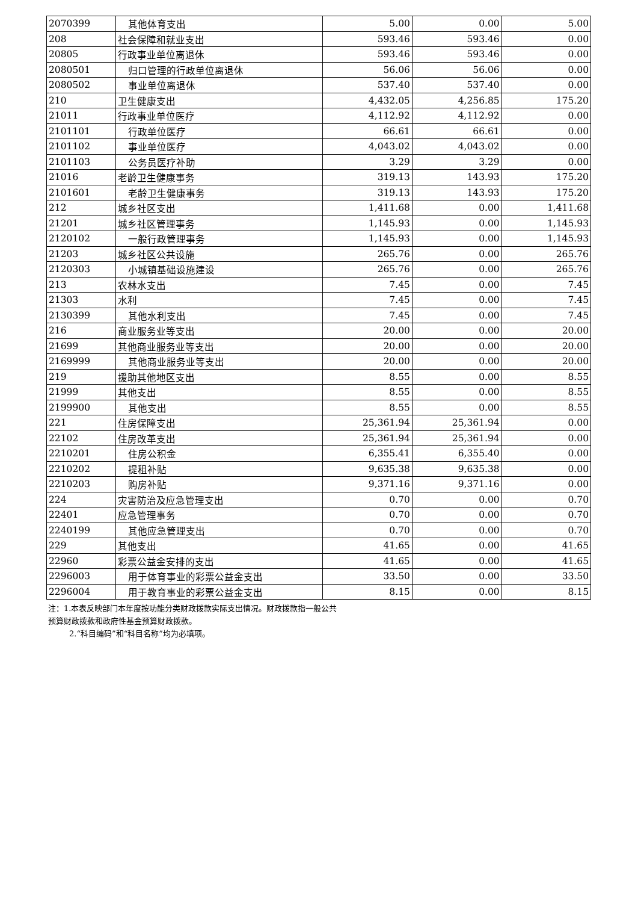| 2070399 | 其他体育支出 | 5.00 | 0.00 | 5.00 |
| 208 | 社会保障和就业支出 | 593.46 | 593.46 | 0.00 |
| 20805 | 行政事业单位离退休 | 593.46 | 593.46 | 0.00 |
| 2080501 | 归口管理的行政单位离退休 | 56.06 | 56.06 | 0.00 |
| 2080502 | 事业单位离退休 | 537.40 | 537.40 | 0.00 |
| 210 | 卫生健康支出 | 4,432.05 | 4,256.85 | 175.20 |
| 21011 | 行政事业单位医疗 | 4,112.92 | 4,112.92 | 0.00 |
| 2101101 | 行政单位医疗 | 66.61 | 66.61 | 0.00 |
| 2101102 | 事业单位医疗 | 4,043.02 | 4,043.02 | 0.00 |
| 2101103 | 公务员医疗补助 | 3.29 | 3.29 | 0.00 |
| 21016 | 老龄卫生健康事务 | 319.13 | 143.93 | 175.20 |
| 2101601 | 老龄卫生健康事务 | 319.13 | 143.93 | 175.20 |
| 212 | 城乡社区支出 | 1,411.68 | 0.00 | 1,411.68 |
| 21201 | 城乡社区管理事务 | 1,145.93 | 0.00 | 1,145.93 |
| 2120102 | 一般行政管理事务 | 1,145.93 | 0.00 | 1,145.93 |
| 21203 | 城乡社区公共设施 | 265.76 | 0.00 | 265.76 |
| 2120303 | 小城镇基础设施建设 | 265.76 | 0.00 | 265.76 |
| 213 | 农林水支出 | 7.45 | 0.00 | 7.45 |
| 21303 | 水利 | 7.45 | 0.00 | 7.45 |
| 2130399 | 其他水利支出 | 7.45 | 0.00 | 7.45 |
| 216 | 商业服务业等支出 | 20.00 | 0.00 | 20.00 |
| 21699 | 其他商业服务业等支出 | 20.00 | 0.00 | 20.00 |
| 2169999 | 其他商业服务业等支出 | 20.00 | 0.00 | 20.00 |
| 219 | 援助其他地区支出 | 8.55 | 0.00 | 8.55 |
| 21999 | 其他支出 | 8.55 | 0.00 | 8.55 |
| 2199900 | 其他支出 | 8.55 | 0.00 | 8.55 |
| 221 | 住房保障支出 | 25,361.94 | 25,361.94 | 0.00 |
| 22102 | 住房改革支出 | 25,361.94 | 25,361.94 | 0.00 |
| 2210201 | 住房公积金 | 6,355.41 | 6,355.40 | 0.00 |
| 2210202 | 提租补贴 | 9,635.38 | 9,635.38 | 0.00 |
| 2210203 | 购房补贴 | 9,371.16 | 9,371.16 | 0.00 |
| 224 | 灾害防治及应急管理支出 | 0.70 | 0.00 | 0.70 |
| 22401 | 应急管理事务 | 0.70 | 0.00 | 0.70 |
| 2240199 | 其他应急管理支出 | 0.70 | 0.00 | 0.70 |
| 229 | 其他支出 | 41.65 | 0.00 | 41.65 |
| 22960 | 彩票公益金安排的支出 | 41.65 | 0.00 | 41.65 |
| 2296003 | 用于体育事业的彩票公益金支出 | 33.50 | 0.00 | 33.50 |
| 2296004 | 用于教育事业的彩票公益金支出 | 8.15 | 0.00 | 8.15 |
注：1.本表反映部门本年度按功能分类财政拨款实际支出情况。财政拨款指一般公共
预算财政拨款和政府性基金预算财政拨款。
2.“科目编码”和“科目名称”均为必填项。